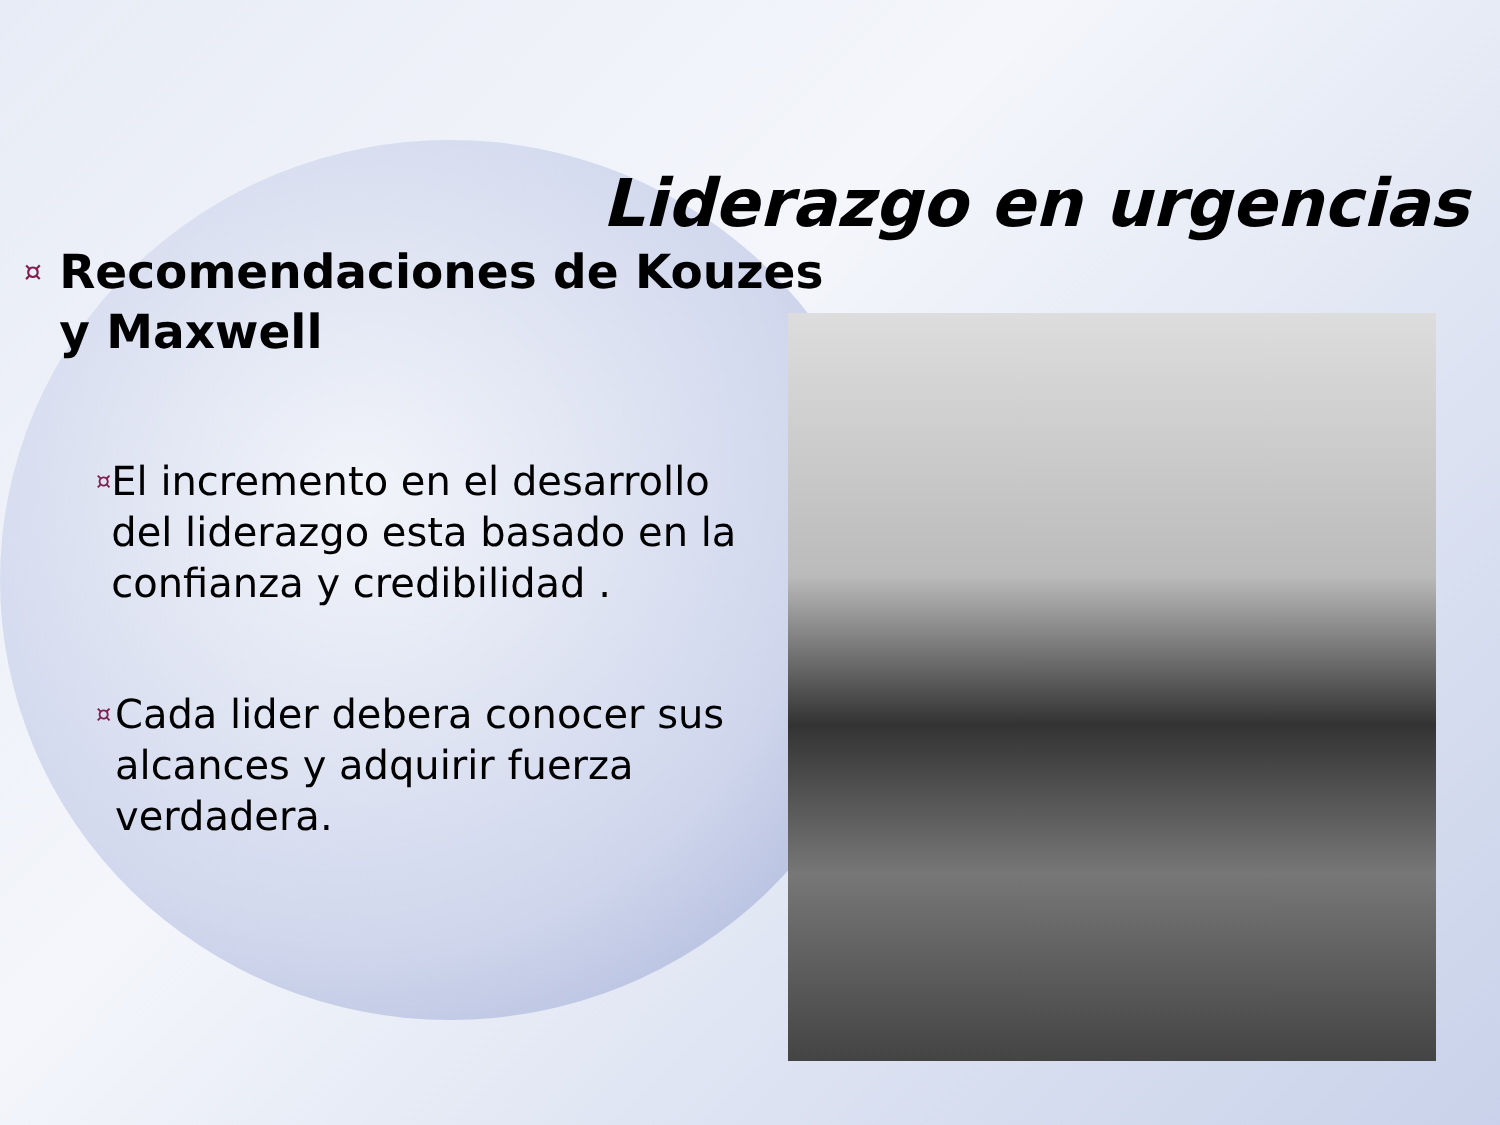Liderazgo en urgencias
¤ Recomendaciones de Kouzes y Maxwell
¤ El incremento en el desarrollo del liderazgo esta basado en la confianza y credibilidad .
¤ Cada lider debera conocer sus alcances y adquirir fuerza verdadera.